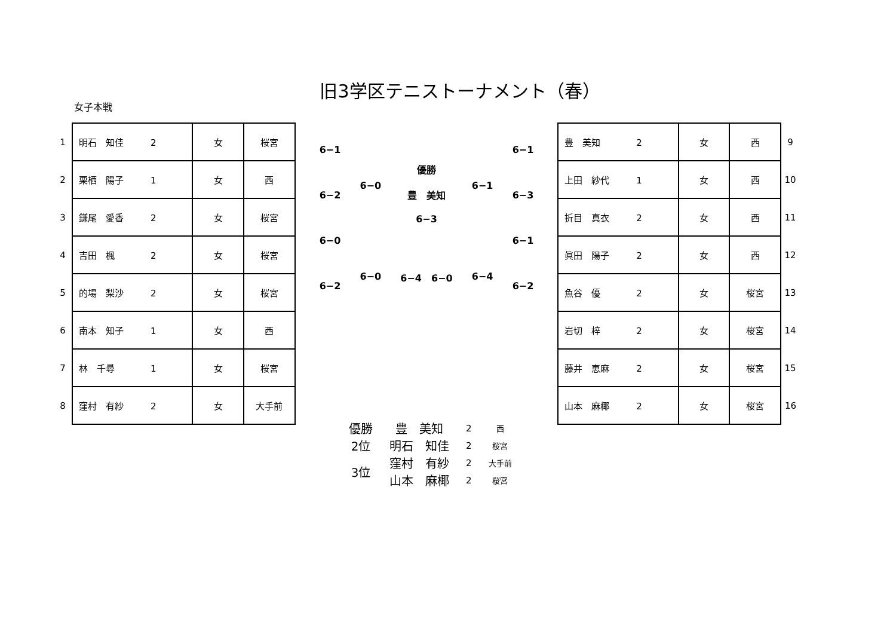旧3学区テニストーナメント（春）
女子本戦
| 1 | 明石 知佳 2 | 女 | 桜宮 |
| 2 | 栗栖 陽子 1 | 女 | 西 |
| 3 | 鎌尾 愛香 2 | 女 | 桜宮 |
| 4 | 吉田 楓 2 | 女 | 桜宮 |
| 5 | 的場 梨沙 2 | 女 | 桜宮 |
| 6 | 南本 知子 1 | 女 | 西 |
| 7 | 林 千尋 1 | 女 | 桜宮 |
| 8 | 窪村 有紗 2 | 女 | 大手前 |
6−1
6−2
6−0
6−2
6−0
6−0
優勝
豊　美知
6−3
6−4　6−0
6−1
6−4
6−1
6−3
6−1
6−2
| 豊 美知 2 | 女 | 西 | 9 |
| 上田 紗代 1 | 女 | 西 | 10 |
| 折目 真衣 2 | 女 | 西 | 11 |
| 眞田 陽子 2 | 女 | 西 | 12 |
| 魚谷 優 2 | 女 | 桜宮 | 13 |
| 岩切 梓 2 | 女 | 桜宮 | 14 |
| 藤井 恵麻 2 | 女 | 桜宮 | 15 |
| 山本 麻椰 2 | 女 | 桜宮 | 16 |
| 優勝 | 豊 美知 | 2 | 西 |
| 2位 | 明石 知佳 | 2 | 桜宮 |
| 3位 | 窪村 有紗 | 2 | 大手前 |
| | 山本 麻椰 | 2 | 桜宮 |